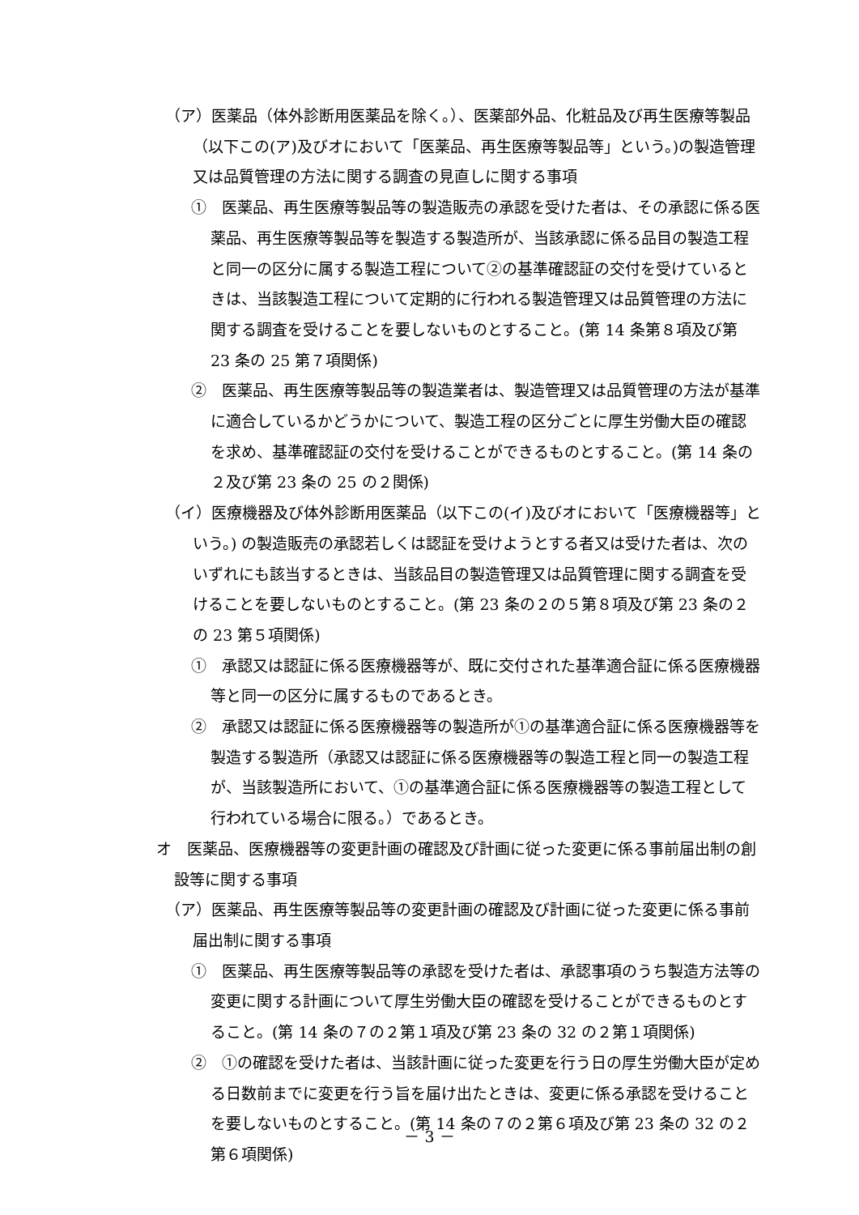（ア）医薬品（体外診断用医薬品を除く。）、医薬部外品、化粧品及び再生医療等製品（以下この(ア)及びオにおいて「医薬品、再生医療等製品等」という。)の製造管理又は品質管理の方法に関する調査の見直しに関する事項
①　医薬品、再生医療等製品等の製造販売の承認を受けた者は、その承認に係る医薬品、再生医療等製品等を製造する製造所が、当該承認に係る品目の製造工程と同一の区分に属する製造工程について②の基準確認証の交付を受けているときは、当該製造工程について定期的に行われる製造管理又は品質管理の方法に関する調査を受けることを要しないものとすること。(第 14 条第８項及び第 23 条の 25 第７項関係)
②　医薬品、再生医療等製品等の製造業者は、製造管理又は品質管理の方法が基準に適合しているかどうかについて、製造工程の区分ごとに厚生労働大臣の確認を求め、基準確認証の交付を受けることができるものとすること。(第 14 条の２及び第 23 条の 25 の２関係)
（イ）医療機器及び体外診断用医薬品（以下この(イ)及びオにおいて「医療機器等」という。) の製造販売の承認若しくは認証を受けようとする者又は受けた者は、次のいずれにも該当するときは、当該品目の製造管理又は品質管理に関する調査を受けることを要しないものとすること。(第 23 条の２の５第８項及び第 23 条の２の 23 第５項関係)
①　承認又は認証に係る医療機器等が、既に交付された基準適合証に係る医療機器等と同一の区分に属するものであるとき。
②　承認又は認証に係る医療機器等の製造所が①の基準適合証に係る医療機器等を製造する製造所（承認又は認証に係る医療機器等の製造工程と同一の製造工程が、当該製造所において、①の基準適合証に係る医療機器等の製造工程として行われている場合に限る。）であるとき。
オ　医薬品、医療機器等の変更計画の確認及び計画に従った変更に係る事前届出制の創設等に関する事項
（ア）医薬品、再生医療等製品等の変更計画の確認及び計画に従った変更に係る事前届出制に関する事項
①　医薬品、再生医療等製品等の承認を受けた者は、承認事項のうち製造方法等の変更に関する計画について厚生労働大臣の確認を受けることができるものとすること。(第 14 条の７の２第１項及び第 23 条の 32 の２第１項関係)
②　①の確認を受けた者は、当該計画に従った変更を行う日の厚生労働大臣が定める日数前までに変更を行う旨を届け出たときは、変更に係る承認を受けることを要しないものとすること。(第 14 条の７の２第６項及び第 23 条の 32 の２第６項関係)
－ 3 －